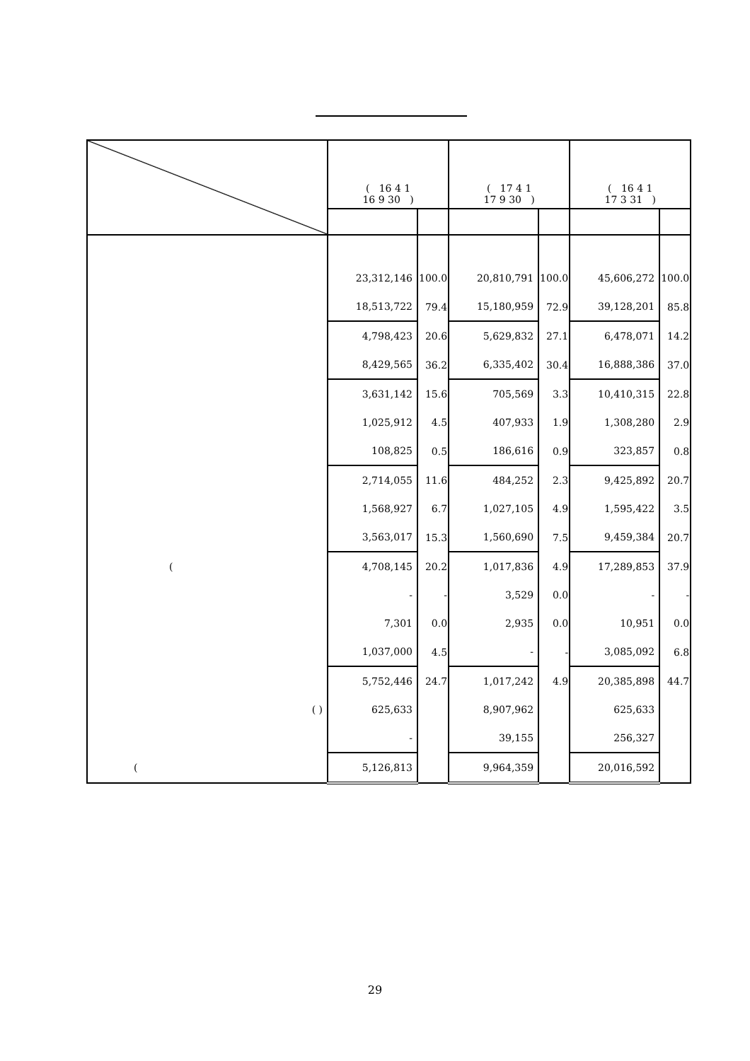| | ( 16 4 1 16 9 30 ) | | ( 17 4 1 17 9 30 ) | | ( 16 4 1 17 3 31 ) | |
| --- | --- | --- | --- | --- | --- | --- |
| | 23,312,146 | 100.0 | 20,810,791 | 100.0 | 45,606,272 | 100.0 |
| | 18,513,722 | 79.4 | 15,180,959 | 72.9 | 39,128,201 | 85.8 |
| | 4,798,423 | 20.6 | 5,629,832 | 27.1 | 6,478,071 | 14.2 |
| | 8,429,565 | 36.2 | 6,335,402 | 30.4 | 16,888,386 | 37.0 |
| | 3,631,142 | 15.6 | 705,569 | 3.3 | 10,410,315 | 22.8 |
| | 1,025,912 | 4.5 | 407,933 | 1.9 | 1,308,280 | 2.9 |
| | 108,825 | 0.5 | 186,616 | 0.9 | 323,857 | 0.8 |
| | 2,714,055 | 11.6 | 484,252 | 2.3 | 9,425,892 | 20.7 |
| | 1,568,927 | 6.7 | 1,027,105 | 4.9 | 1,595,422 | 3.5 |
| | 3,563,017 | 15.3 | 1,560,690 | 7.5 | 9,459,384 | 20.7 |
| ( | 4,708,145 | 20.2 | 1,017,836 | 4.9 | 17,289,853 | 37.9 |
| | - | - | 3,529 | 0.0 | - | - |
| | 7,301 | 0.0 | 2,935 | 0.0 | 10,951 | 0.0 |
| | 1,037,000 | 4.5 | - | - | 3,085,092 | 6.8 |
| | 5,752,446 | 24.7 | 1,017,242 | 4.9 | 20,385,898 | 44.7 |
| ( ) | 625,633 | | 8,907,962 | | 625,633 | |
| | - | | 39,155 | | 256,327 | |
| ( | 5,126,813 | | 9,964,359 | | 20,016,592 | |
29